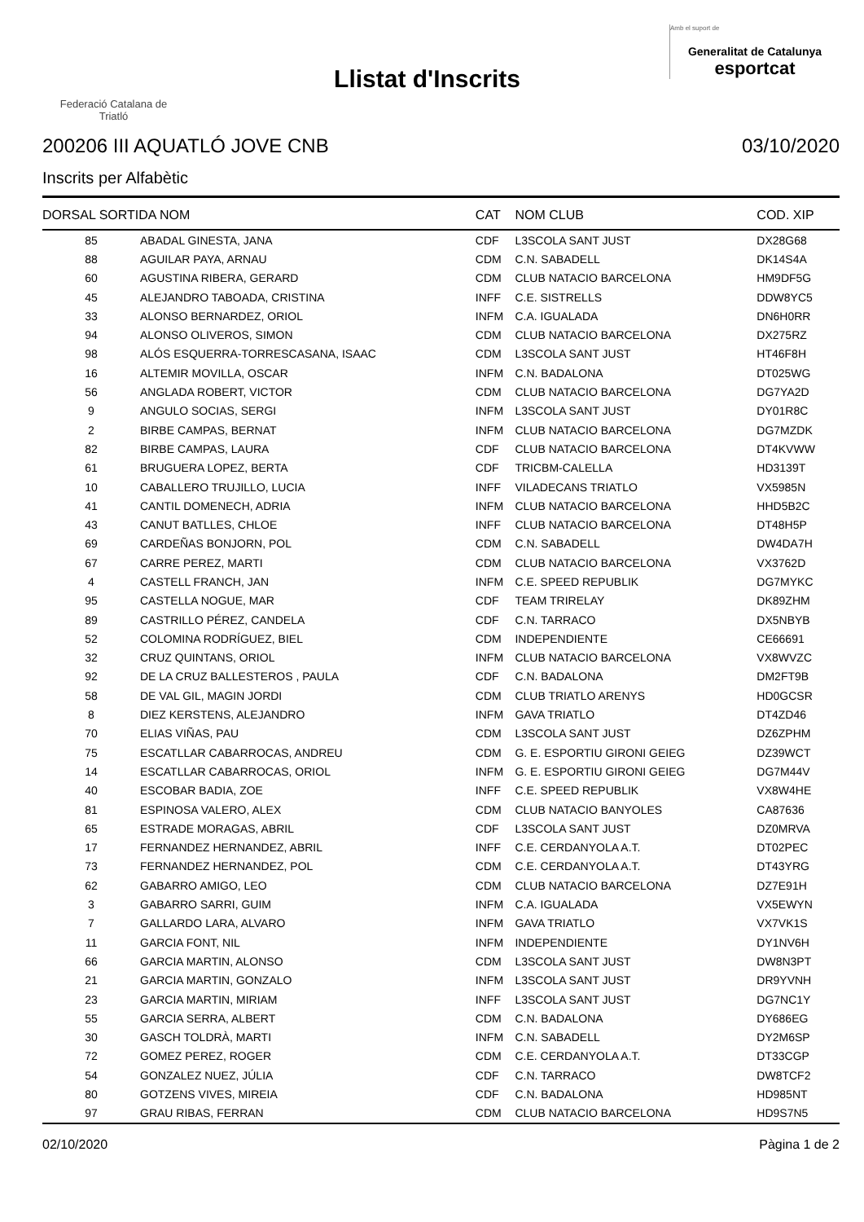Federació Catalana de
Triatló
Llistat d'Inscrits
Amb el suport de
Generalitat de Catalunya
esportcat
200206 III AQUATLÓ JOVE CNB 03/10/2020
Inscrits per Alfabètic
| DORSAL SORTIDA NOM | | CAT | NOM CLUB | COD. XIP |
| --- | --- | --- | --- | --- |
| 85 | ABADAL GINESTA, JANA | CDF | L3SCOLA SANT JUST | DX28G68 |
| 88 | AGUILAR PAYA, ARNAU | CDM | C.N. SABADELL | DK14S4A |
| 60 | AGUSTINA RIBERA, GERARD | CDM | CLUB NATACIO BARCELONA | HM9DF5G |
| 45 | ALEJANDRO TABOADA, CRISTINA | INFF | C.E. SISTRELLS | DDW8YC5 |
| 33 | ALONSO BERNARDEZ, ORIOL | INFM | C.A. IGUALADA | DN6H0RR |
| 94 | ALONSO OLIVEROS, SIMON | CDM | CLUB NATACIO BARCELONA | DX275RZ |
| 98 | ALÓS ESQUERRA-TORRESCASANA, ISAAC | CDM | L3SCOLA SANT JUST | HT46F8H |
| 16 | ALTEMIR MOVILLA, OSCAR | INFM | C.N. BADALONA | DT025WG |
| 56 | ANGLADA ROBERT, VICTOR | CDM | CLUB NATACIO BARCELONA | DG7YA2D |
| 9 | ANGULO SOCIAS, SERGI | INFM | L3SCOLA SANT JUST | DY01R8C |
| 2 | BIRBE CAMPAS, BERNAT | INFM | CLUB NATACIO BARCELONA | DG7MZDK |
| 82 | BIRBE CAMPAS, LAURA | CDF | CLUB NATACIO BARCELONA | DT4KVWW |
| 61 | BRUGUERA LOPEZ, BERTA | CDF | TRICBM-CALELLA | HD3139T |
| 10 | CABALLERO TRUJILLO, LUCIA | INFF | VILADECANS TRIATLO | VX5985N |
| 41 | CANTIL DOMENECH, ADRIA | INFM | CLUB NATACIO BARCELONA | HHD5B2C |
| 43 | CANUT BATLLES, CHLOE | INFF | CLUB NATACIO BARCELONA | DT48H5P |
| 69 | CARDEÑAS BONJORN, POL | CDM | C.N. SABADELL | DW4DA7H |
| 67 | CARRE PEREZ, MARTI | CDM | CLUB NATACIO BARCELONA | VX3762D |
| 4 | CASTELL FRANCH, JAN | INFM | C.E. SPEED REPUBLIK | DG7MYKC |
| 95 | CASTELLA NOGUE, MAR | CDF | TEAM TRIRELAY | DK89ZHM |
| 89 | CASTRILLO PÉREZ, CANDELA | CDF | C.N. TARRACO | DX5NBYB |
| 52 | COLOMINA RODRÍGUEZ, BIEL | CDM | INDEPENDIENTE | CE66691 |
| 32 | CRUZ QUINTANS, ORIOL | INFM | CLUB NATACIO BARCELONA | VX8WVZC |
| 92 | DE LA CRUZ BALLESTEROS , PAULA | CDF | C.N. BADALONA | DM2FT9B |
| 58 | DE VAL GIL, MAGIN JORDI | CDM | CLUB TRIATLO ARENYS | HD0GCSR |
| 8 | DIEZ KERSTENS, ALEJANDRO | INFM | GAVA TRIATLO | DT4ZD46 |
| 70 | ELIAS VIÑAS, PAU | CDM | L3SCOLA SANT JUST | DZ6ZPHM |
| 75 | ESCATLLAR CABARROCAS, ANDREU | CDM | G. E. ESPORTIU GIRONI GEIEG | DZ39WCT |
| 14 | ESCATLLAR CABARROCAS, ORIOL | INFM | G. E. ESPORTIU GIRONI GEIEG | DG7M44V |
| 40 | ESCOBAR BADIA, ZOE | INFF | C.E. SPEED REPUBLIK | VX8W4HE |
| 81 | ESPINOSA VALERO, ALEX | CDM | CLUB NATACIO BANYOLES | CA87636 |
| 65 | ESTRADE MORAGAS, ABRIL | CDF | L3SCOLA SANT JUST | DZ0MRVA |
| 17 | FERNANDEZ HERNANDEZ, ABRIL | INFF | C.E. CERDANYOLA A.T. | DT02PEC |
| 73 | FERNANDEZ HERNANDEZ, POL | CDM | C.E. CERDANYOLA A.T. | DT43YRG |
| 62 | GABARRO AMIGO, LEO | CDM | CLUB NATACIO BARCELONA | DZ7E91H |
| 3 | GABARRO SARRI, GUIM | INFM | C.A. IGUALADA | VX5EWYN |
| 7 | GALLARDO LARA, ALVARO | INFM | GAVA TRIATLO | VX7VK1S |
| 11 | GARCIA FONT, NIL | INFM | INDEPENDIENTE | DY1NV6H |
| 66 | GARCIA MARTIN, ALONSO | CDM | L3SCOLA SANT JUST | DW8N3PT |
| 21 | GARCIA MARTIN, GONZALO | INFM | L3SCOLA SANT JUST | DR9YVNH |
| 23 | GARCIA MARTIN, MIRIAM | INFF | L3SCOLA SANT JUST | DG7NC1Y |
| 55 | GARCIA SERRA, ALBERT | CDM | C.N. BADALONA | DY686EG |
| 30 | GASCH TOLDRÀ, MARTI | INFM | C.N. SABADELL | DY2M6SP |
| 72 | GOMEZ PEREZ, ROGER | CDM | C.E. CERDANYOLA A.T. | DT33CGP |
| 54 | GONZALEZ NUEZ, JÚLIA | CDF | C.N. TARRACO | DW8TCF2 |
| 80 | GOTZENS VIVES, MIREIA | CDF | C.N. BADALONA | HD985NT |
| 97 | GRAU RIBAS, FERRAN | CDM | CLUB NATACIO BARCELONA | HD9S7N5 |
02/10/2020 Pàgina 1 de 2